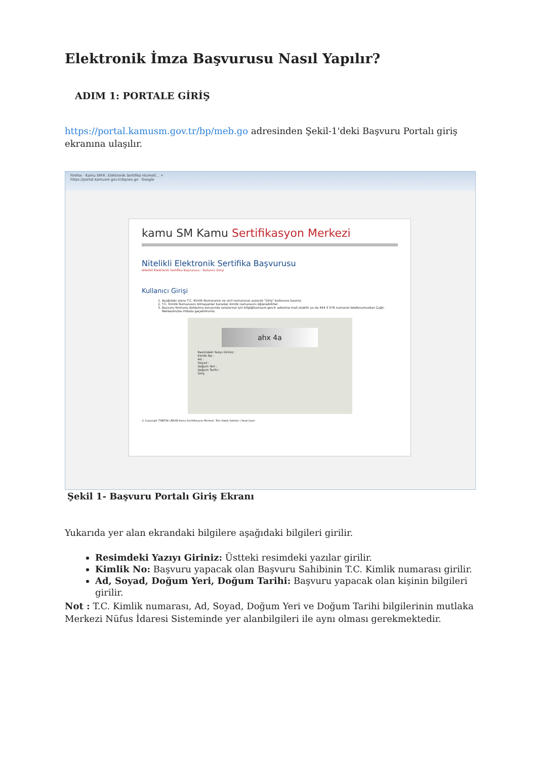Elektronik İmza Başvurusu Nasıl Yapılır?
ADIM 1: PORTALE GİRİŞ
https://portal.kamusm.gov.tr/bp/meb.go adresinden Şekil-1'deki Başvuru Portalı giriş ekranına ulaşılır.
Firefox · Kamu SM®, Elektronik Sertifika Hizmetl... +
https://portal.kamusm.gov.tr/bp/ws.go · Google
kamu SM Kamu Sertifikasyon Merkezi
Nitelikli Elektronik Sertifika Başvurusu
Nitelikli Elektronik Sertifika Başvurusu › Kullanıcı Girişi
Kullanıcı Girişi
1. Aşağıdaki alana T.C. Kimlik Numaranızı ve sicil numaranızı yazarak "Giriş" butonuna basınız.
2. T.C. Kimlik Numarasını bilmeyenler buradan kimlik numarasını öğrenebilirler.
3. Başvuru formunu doldurma esnasında sorularınız için bilgi@kamusm.gov.tr adresine mail atabilir ya da 444 5 576 numaralı telefonumuzdan Çağrı Merkezimizle irtibata geçebilirsiniz.
ahx 4a
Resimdeki Yazıyı Giriniz :
Kimlik No :
Ad :
Soyad :
Doğum Yeri :
Doğum Tarihi :
Giriş
© Copyright TÜBİTAK UEKAE Kamu Sertifikasyon Merkezi, Tüm Hakkı Saklıdır | Yasal Uyarı
Şekil 1- Başvuru Portalı Giriş Ekranı
Yukarıda yer alan ekrandaki bilgilere aşağıdaki bilgileri girilir.
Resimdeki Yazıyı Giriniz: Üstteki resimdeki yazılar girilir.
Kimlik No: Başvuru yapacak olan Başvuru Sahibinin T.C. Kimlik numarası girilir.
Ad, Soyad, Doğum Yeri, Doğum Tarihi: Başvuru yapacak olan kişinin bilgileri girilir.
Not : T.C. Kimlik numarası, Ad, Soyad, Doğum Yeri ve Doğum Tarihi bilgilerinin mutlaka Merkezi Nüfus İdaresi Sisteminde yer alanbilgileri ile aynı olması gerekmektedir.